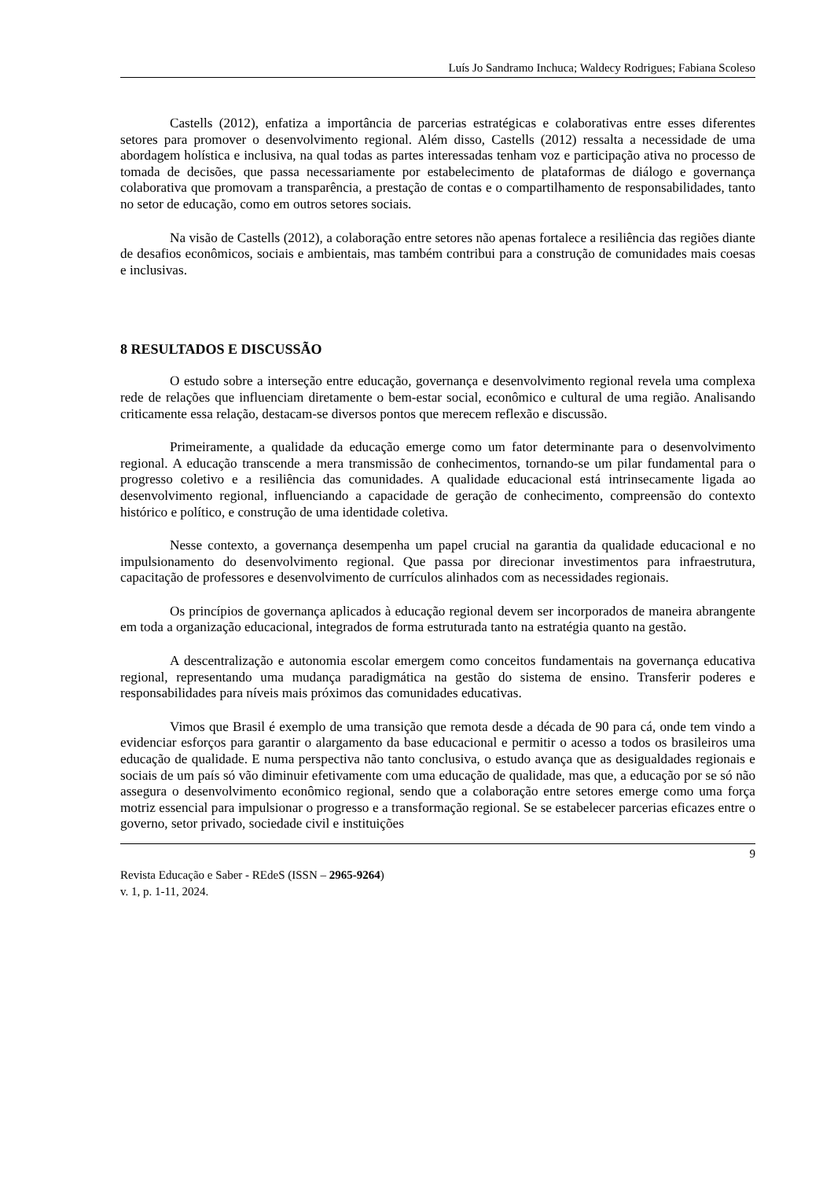Luís Jo Sandramo Inchuca; Waldecy Rodrigues; Fabiana Scoleso
Castells (2012), enfatiza a importância de parcerias estratégicas e colaborativas entre esses diferentes setores para promover o desenvolvimento regional. Além disso, Castells (2012) ressalta a necessidade de uma abordagem holística e inclusiva, na qual todas as partes interessadas tenham voz e participação ativa no processo de tomada de decisões, que passa necessariamente por estabelecimento de plataformas de diálogo e governança colaborativa que promovam a transparência, a prestação de contas e o compartilhamento de responsabilidades, tanto no setor de educação, como em outros setores sociais.
Na visão de Castells (2012), a colaboração entre setores não apenas fortalece a resiliência das regiões diante de desafios econômicos, sociais e ambientais, mas também contribui para a construção de comunidades mais coesas e inclusivas.
8 RESULTADOS E DISCUSSÃO
O estudo sobre a interseção entre educação, governança e desenvolvimento regional revela uma complexa rede de relações que influenciam diretamente o bem-estar social, econômico e cultural de uma região. Analisando criticamente essa relação, destacam-se diversos pontos que merecem reflexão e discussão.
Primeiramente, a qualidade da educação emerge como um fator determinante para o desenvolvimento regional. A educação transcende a mera transmissão de conhecimentos, tornando-se um pilar fundamental para o progresso coletivo e a resiliência das comunidades. A qualidade educacional está intrinsecamente ligada ao desenvolvimento regional, influenciando a capacidade de geração de conhecimento, compreensão do contexto histórico e político, e construção de uma identidade coletiva.
Nesse contexto, a governança desempenha um papel crucial na garantia da qualidade educacional e no impulsionamento do desenvolvimento regional. Que passa por direcionar investimentos para infraestrutura, capacitação de professores e desenvolvimento de currículos alinhados com as necessidades regionais.
Os princípios de governança aplicados à educação regional devem ser incorporados de maneira abrangente em toda a organização educacional, integrados de forma estruturada tanto na estratégia quanto na gestão.
A descentralização e autonomia escolar emergem como conceitos fundamentais na governança educativa regional, representando uma mudança paradigmática na gestão do sistema de ensino. Transferir poderes e responsabilidades para níveis mais próximos das comunidades educativas.
Vimos que Brasil é exemplo de uma transição que remota desde a década de 90 para cá, onde tem vindo a evidenciar esforços para garantir o alargamento da base educacional e permitir o acesso a todos os brasileiros uma educação de qualidade. E numa perspectiva não tanto conclusiva, o estudo avança que as desigualdades regionais e sociais de um país só vão diminuir efetivamente com uma educação de qualidade, mas que, a educação por se só não assegura o desenvolvimento econômico regional, sendo que a colaboração entre setores emerge como uma força motriz essencial para impulsionar o progresso e a transformação regional. Se se estabelecer parcerias eficazes entre o governo, setor privado, sociedade civil e instituições
9
Revista Educação e Saber - REdeS (ISSN – 2965-9264)
v. 1, p. 1-11, 2024.